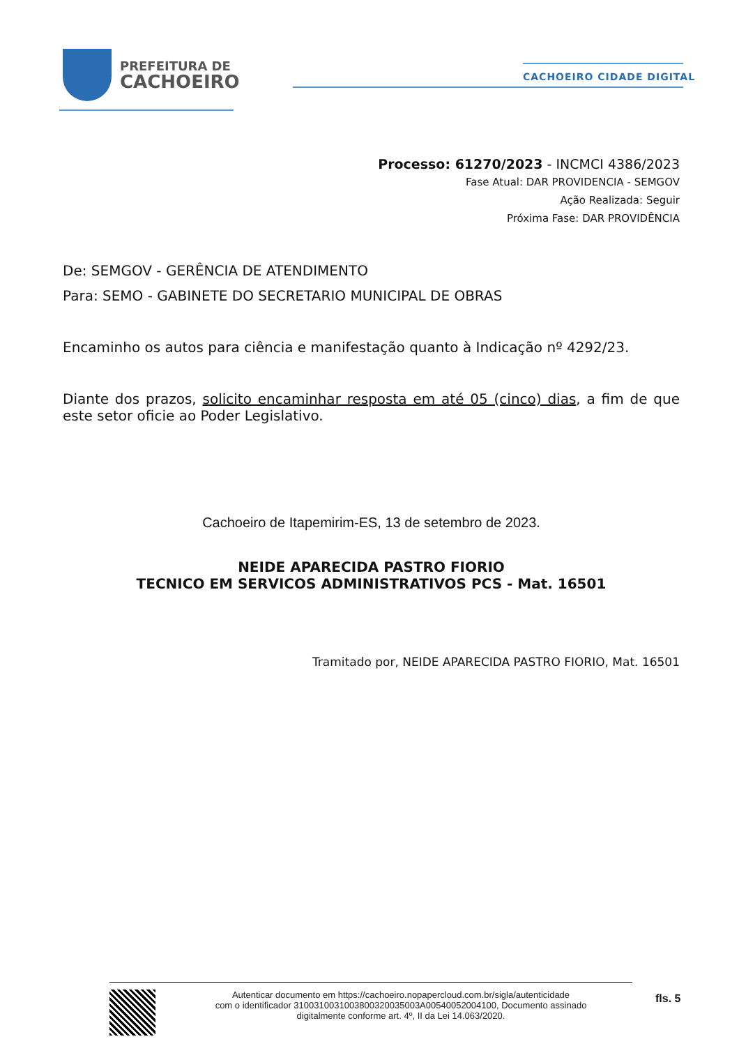PREFEITURA DE
CACHOEIRO
CACHOEIRO CIDADE DIGITAL
Processo: 61270/2023 - INCMCI 4386/2023
Fase Atual: DAR PROVIDENCIA - SEMGOV
Ação Realizada: Seguir
Próxima Fase: DAR PROVIDÊNCIA
De: SEMGOV - GERÊNCIA DE ATENDIMENTO
Para: SEMO - GABINETE DO SECRETARIO MUNICIPAL DE OBRAS
Encaminho os autos para ciência e manifestação quanto à Indicação nº 4292/23.
Diante dos prazos, solicito encaminhar resposta em até 05 (cinco) dias, a fim de que este setor oficie ao Poder Legislativo.
Cachoeiro de Itapemirim-ES, 13 de setembro de 2023.
NEIDE APARECIDA PASTRO FIORIO
TECNICO EM SERVICOS ADMINISTRATIVOS PCS - Mat. 16501
Tramitado por, NEIDE APARECIDA PASTRO FIORIO, Mat. 16501
Autenticar documento em https://cachoeiro.nopapercloud.com.br/sigla/autenticidade
com o identificador 3100310031003800320035003A00540052004100, Documento assinado
digitalmente conforme art. 4º, II da Lei 14.063/2020.
fls. 5